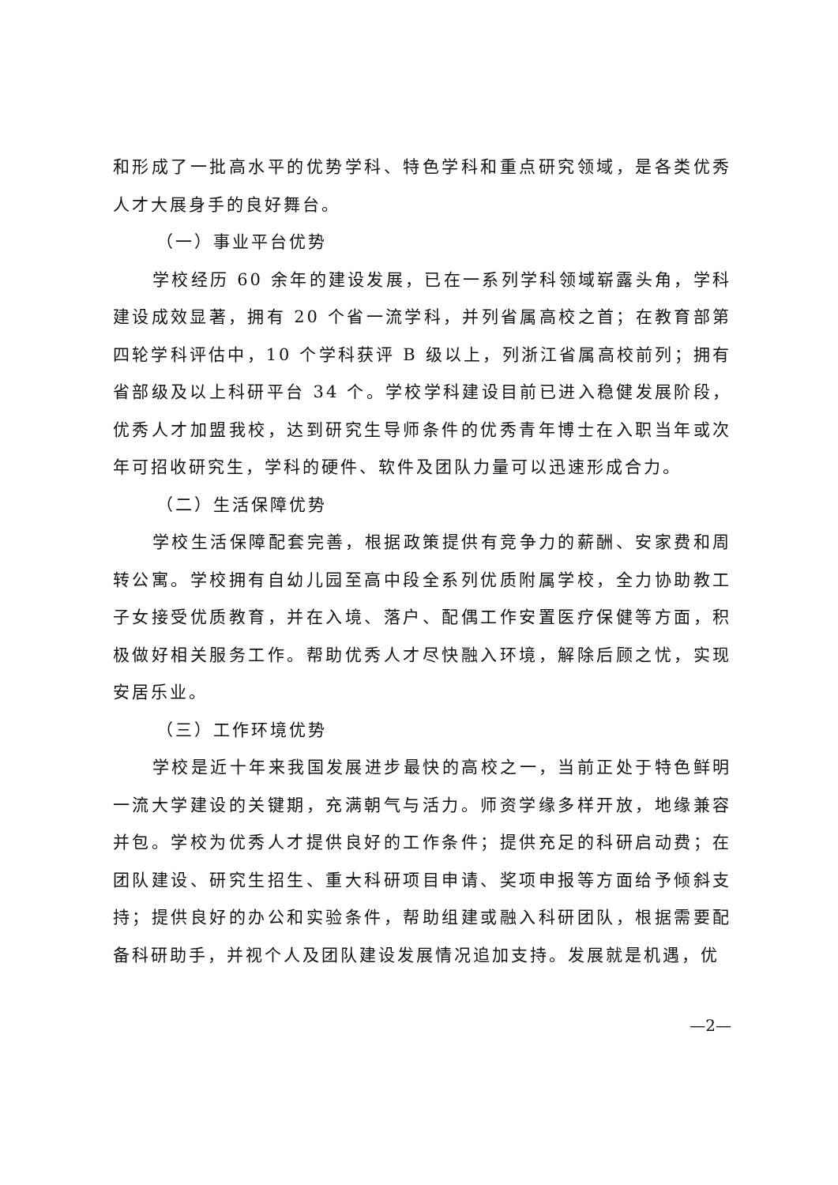和形成了一批高水平的优势学科、特色学科和重点研究领域，是各类优秀人才大展身手的良好舞台。
（一）事业平台优势
学校经历 60 余年的建设发展，已在一系列学科领域崭露头角，学科建设成效显著，拥有 20 个省一流学科，并列省属高校之首；在教育部第四轮学科评估中，10 个学科获评 B 级以上，列浙江省属高校前列；拥有省部级及以上科研平台 34 个。学校学科建设目前已进入稳健发展阶段，优秀人才加盟我校，达到研究生导师条件的优秀青年博士在入职当年或次年可招收研究生，学科的硬件、软件及团队力量可以迅速形成合力。
（二）生活保障优势
学校生活保障配套完善，根据政策提供有竞争力的薪酬、安家费和周转公寓。学校拥有自幼儿园至高中段全系列优质附属学校，全力协助教工子女接受优质教育，并在入境、落户、配偶工作安置医疗保健等方面，积极做好相关服务工作。帮助优秀人才尽快融入环境，解除后顾之忧，实现安居乐业。
（三）工作环境优势
学校是近十年来我国发展进步最快的高校之一，当前正处于特色鲜明一流大学建设的关键期，充满朝气与活力。师资学缘多样开放，地缘兼容并包。学校为优秀人才提供良好的工作条件；提供充足的科研启动费；在团队建设、研究生招生、重大科研项目申请、奖项申报等方面给予倾斜支持；提供良好的办公和实验条件，帮助组建或融入科研团队，根据需要配备科研助手，并视个人及团队建设发展情况追加支持。发展就是机遇，优
—2—